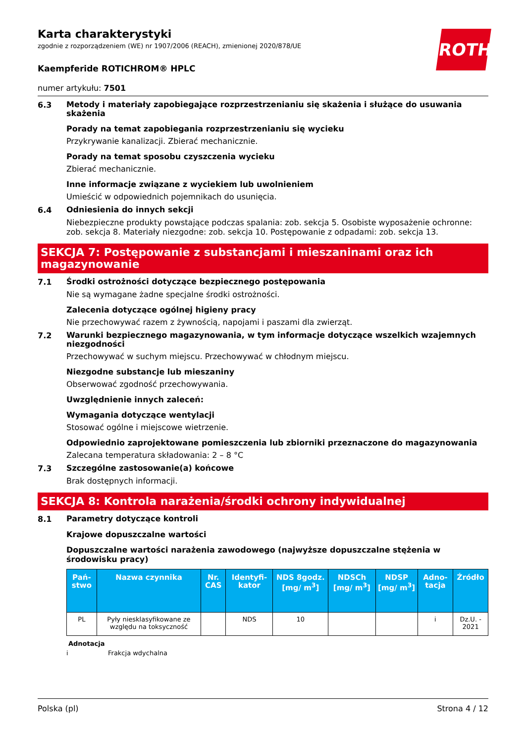ROTH
Karta charakterystyki
zgodnie z rozporządzeniem (WE) nr 1907/2006 (REACH), zmienionej 2020/878/UE
Kaempferide ROTICHROM® HPLC
numer artykułu: 7501
6.3
Metody i materiały zapobiegające rozprzestrzenianiu się skażenia i służące do usuwania skażenia
Porady na temat zapobiegania rozprzestrzenianiu się wycieku
Przykrywanie kanalizacji. Zbierać mechanicznie.
Porady na temat sposobu czyszczenia wycieku
Zbierać mechanicznie.
Inne informacje związane z wyciekiem lub uwolnieniem
Umieścić w odpowiednich pojemnikach do usunięcia.
6.4
Odniesienia do innych sekcji
Niebezpieczne produkty powstające podczas spalania: zob. sekcja 5. Osobiste wyposażenie ochronne: zob. sekcja 8. Materiały niezgodne: zob. sekcja 10. Postępowanie z odpadami: zob. sekcja 13.
SEKCJA 7: Postępowanie z substancjami i mieszaninami oraz ich magazynowanie
7.1
Środki ostrożności dotyczące bezpiecznego postępowania
Nie są wymagane żadne specjalne środki ostrożności.
Zalecenia dotyczące ogólnej higieny pracy
Nie przechowywać razem z żywnością, napojami i paszami dla zwierząt.
7.2
Warunki bezpiecznego magazynowania, w tym informacje dotyczące wszelkich wzajemnych niezgodności
Przechowywać w suchym miejscu. Przechowywać w chłodnym miejscu.
Niezgodne substancje lub mieszaniny
Obserwować zgodność przechowywania.
Uwzględnienie innych zaleceń:
Wymagania dotyczące wentylacji
Stosować ogólne i miejscowe wietrzenie.
Odpowiednio zaprojektowane pomieszczenia lub zbiorniki przeznaczone do magazynowania
Zalecana temperatura składowania: 2 – 8 °C
7.3
Szczególne zastosowanie(a) końcowe
Brak dostępnych informacji.
SEKCJA 8: Kontrola narażenia/środki ochrony indywidualnej
8.1
Parametry dotyczące kontroli
Krajowe dopuszczalne wartości
Dopuszczalne wartości narażenia zawodowego (najwyższe dopuszczalne stężenia w środowisku pracy)
| Pań-stwo | Nazwa czynnika | Nr. CAS | Identyfi-kator | NDS 8godz. [mg/ m<sup>3</sup>] | NDSCh [mg/ m<sup>3</sup>] | NDSP [mg/ m<sup>3</sup>] | Adno-tacja | Źródło |
| --- | --- | --- | --- | --- | --- | --- | --- | --- |
| PL | Pyły niesklasyfikowane ze względu na toksyczność | | NDS | 10 | | | i | Dz.U. - 2021 |
Adnotacja
i Frakcja wdychalna
Polska (pl) Strona 4 / 12